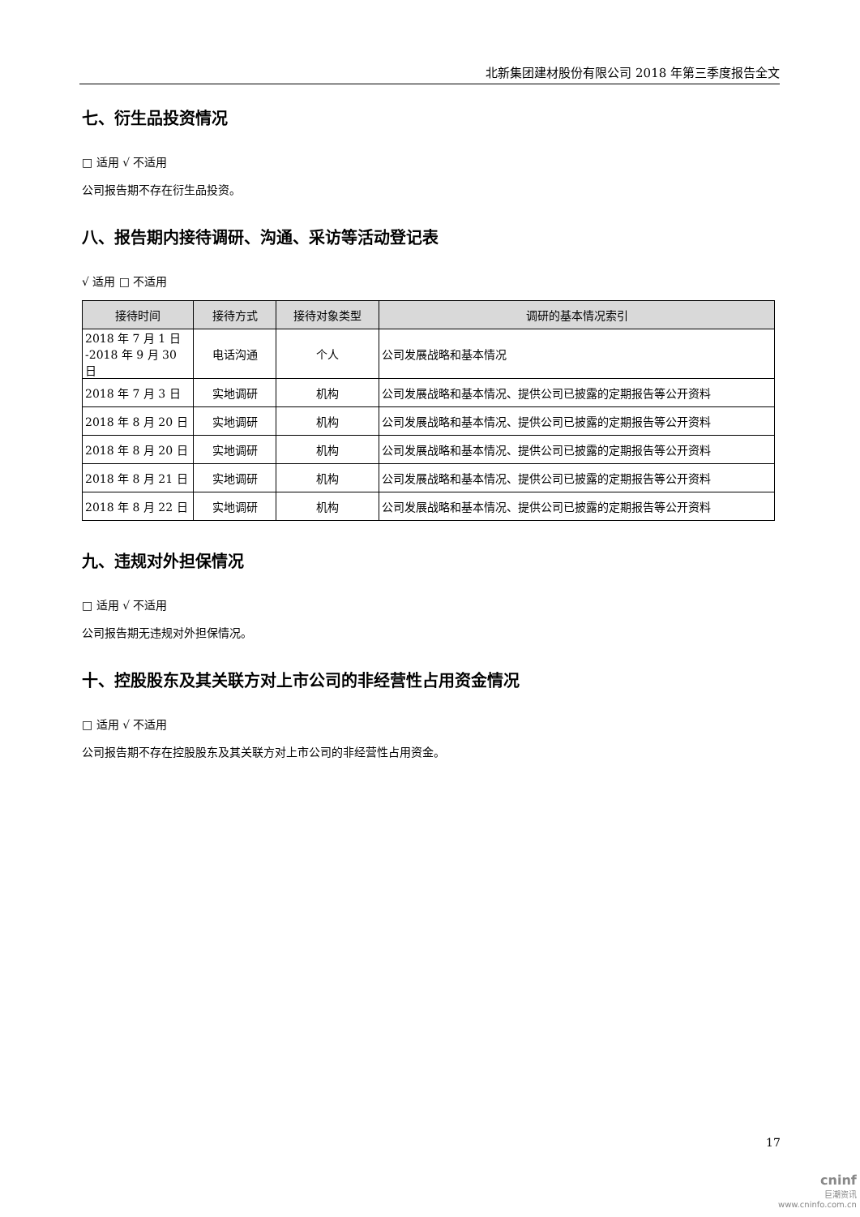北新集团建材股份有限公司 2018 年第三季度报告全文
七、衍生品投资情况
□ 适用 √ 不适用
公司报告期不存在衍生品投资。
八、报告期内接待调研、沟通、采访等活动登记表
√ 适用 □ 不适用
| 接待时间 | 接待方式 | 接待对象类型 | 调研的基本情况索引 |
| --- | --- | --- | --- |
| 2018 年 7 月 1 日 -2018 年 9 月 30 日 | 电话沟通 | 个人 | 公司发展战略和基本情况 |
| 2018 年 7 月 3 日 | 实地调研 | 机构 | 公司发展战略和基本情况、提供公司已披露的定期报告等公开资料 |
| 2018 年 8 月 20 日 | 实地调研 | 机构 | 公司发展战略和基本情况、提供公司已披露的定期报告等公开资料 |
| 2018 年 8 月 20 日 | 实地调研 | 机构 | 公司发展战略和基本情况、提供公司已披露的定期报告等公开资料 |
| 2018 年 8 月 21 日 | 实地调研 | 机构 | 公司发展战略和基本情况、提供公司已披露的定期报告等公开资料 |
| 2018 年 8 月 22 日 | 实地调研 | 机构 | 公司发展战略和基本情况、提供公司已披露的定期报告等公开资料 |
九、违规对外担保情况
□ 适用 √ 不适用
公司报告期无违规对外担保情况。
十、控股股东及其关联方对上市公司的非经营性占用资金情况
□ 适用 √ 不适用
公司报告期不存在控股股东及其关联方对上市公司的非经营性占用资金。
17
cninf
巨潮资讯
www.cninfo.com.cn